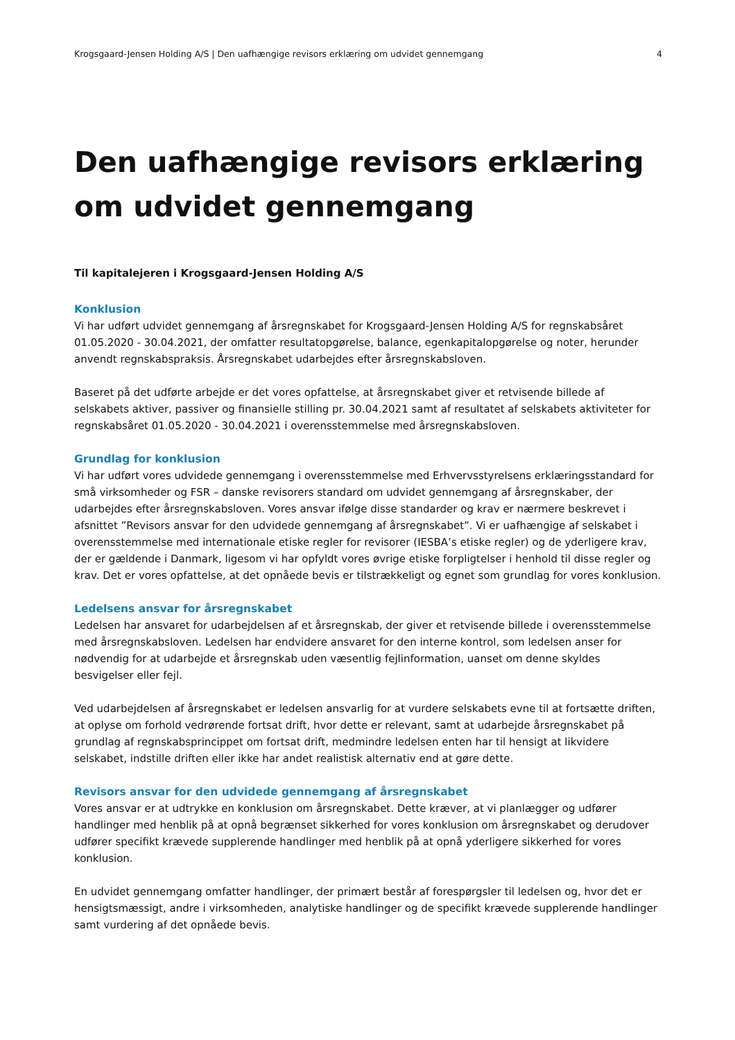Krogsgaard-Jensen Holding A/S | Den uafhængige revisors erklæring om udvidet gennemgang 4
Den uafhængige revisors erklæring om udvidet gennemgang
Til kapitalejeren i Krogsgaard-Jensen Holding A/S
Konklusion
Vi har udført udvidet gennemgang af årsregnskabet for Krogsgaard-Jensen Holding A/S for regnskabsåret 01.05.2020 - 30.04.2021, der omfatter resultatopgørelse, balance, egenkapitalopgørelse og noter, herunder anvendt regnskabspraksis. Årsregnskabet udarbejdes efter årsregnskabsloven.
Baseret på det udførte arbejde er det vores opfattelse, at årsregnskabet giver et retvisende billede af selskabets aktiver, passiver og finansielle stilling pr. 30.04.2021 samt af resultatet af selskabets aktiviteter for regnskabsåret 01.05.2020 - 30.04.2021 i overensstemmelse med årsregnskabsloven.
Grundlag for konklusion
Vi har udført vores udvidede gennemgang i overensstemmelse med Erhvervsstyrelsens erklæringsstandard for små virksomheder og FSR – danske revisorers standard om udvidet gennemgang af årsregnskaber, der udarbejdes efter årsregnskabsloven. Vores ansvar ifølge disse standarder og krav er nærmere beskrevet i afsnittet ”Revisors ansvar for den udvidede gennemgang af årsregnskabet”. Vi er uafhængige af selskabet i overensstemmelse med internationale etiske regler for revisorer (IESBA’s etiske regler) og de yderligere krav, der er gældende i Danmark, ligesom vi har opfyldt vores øvrige etiske forpligtelser i henhold til disse regler og krav. Det er vores opfattelse, at det opnåede bevis er tilstrækkeligt og egnet som grundlag for vores konklusion.
Ledelsens ansvar for årsregnskabet
Ledelsen har ansvaret for udarbejdelsen af et årsregnskab, der giver et retvisende billede i overensstemmelse med årsregnskabsloven. Ledelsen har endvidere ansvaret for den interne kontrol, som ledelsen anser for nødvendig for at udarbejde et årsregnskab uden væsentlig fejlinformation, uanset om denne skyldes besvigelser eller fejl.
Ved udarbejdelsen af årsregnskabet er ledelsen ansvarlig for at vurdere selskabets evne til at fortsætte driften, at oplyse om forhold vedrørende fortsat drift, hvor dette er relevant, samt at udarbejde årsregnskabet på grundlag af regnskabsprincippet om fortsat drift, medmindre ledelsen enten har til hensigt at likvidere selskabet, indstille driften eller ikke har andet realistisk alternativ end at gøre dette.
Revisors ansvar for den udvidede gennemgang af årsregnskabet
Vores ansvar er at udtrykke en konklusion om årsregnskabet. Dette kræver, at vi planlægger og udfører handlinger med henblik på at opnå begrænset sikkerhed for vores konklusion om årsregnskabet og derudover udfører specifikt krævede supplerende handlinger med henblik på at opnå yderligere sikkerhed for vores konklusion.
En udvidet gennemgang omfatter handlinger, der primært består af forespørgsler til ledelsen og, hvor det er hensigtsmæssigt, andre i virksomheden, analytiske handlinger og de specifikt krævede supplerende handlinger samt vurdering af det opnåede bevis.